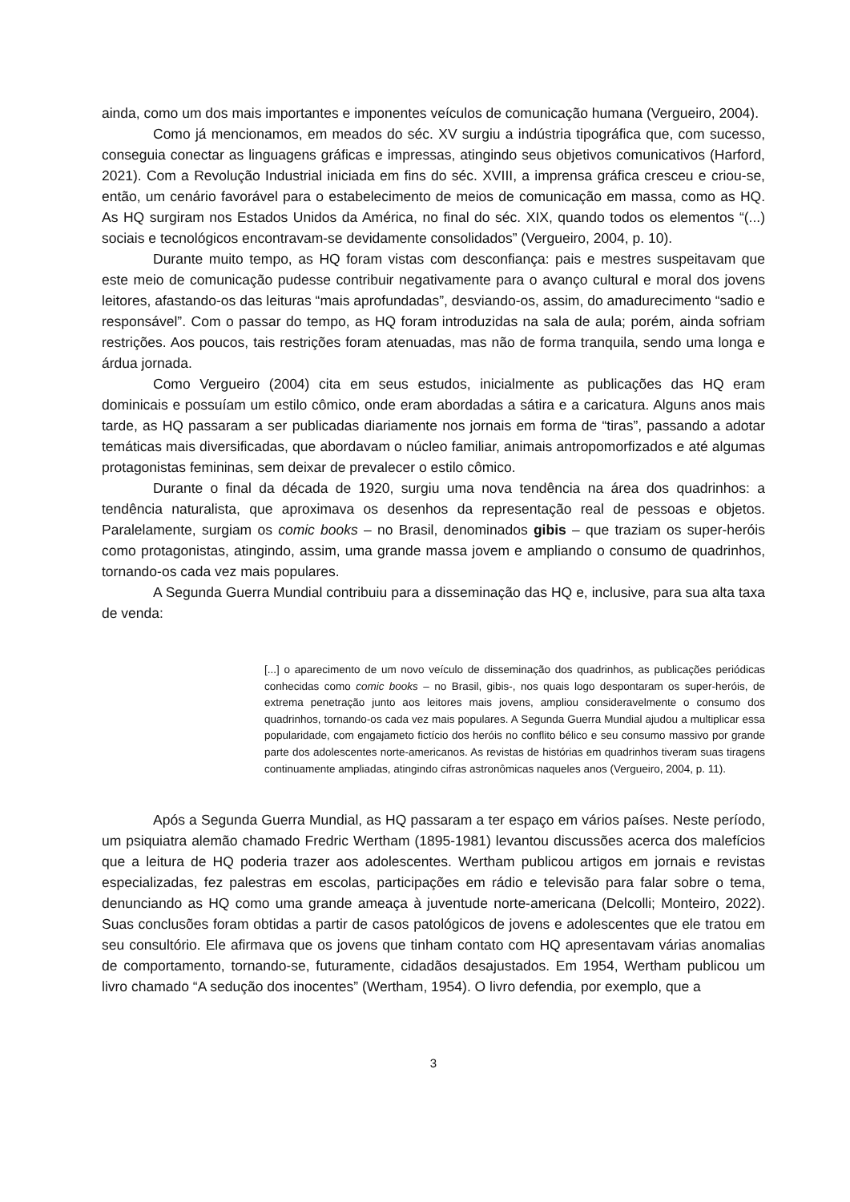ainda, como um dos mais importantes e imponentes veículos de comunicação humana (Vergueiro, 2004).
Como já mencionamos, em meados do séc. XV surgiu a indústria tipográfica que, com sucesso, conseguia conectar as linguagens gráficas e impressas, atingindo seus objetivos comunicativos (Harford, 2021). Com a Revolução Industrial iniciada em fins do séc. XVIII, a imprensa gráfica cresceu e criou-se, então, um cenário favorável para o estabelecimento de meios de comunicação em massa, como as HQ. As HQ surgiram nos Estados Unidos da América, no final do séc. XIX, quando todos os elementos “(...) sociais e tecnológicos encontravam-se devidamente consolidados” (Vergueiro, 2004, p. 10).
Durante muito tempo, as HQ foram vistas com desconfiança: pais e mestres suspeitavam que este meio de comunicação pudesse contribuir negativamente para o avanço cultural e moral dos jovens leitores, afastando-os das leituras “mais aprofundadas”, desviando-os, assim, do amadurecimento “sadio e responsável”. Com o passar do tempo, as HQ foram introduzidas na sala de aula; porém, ainda sofriam restrições. Aos poucos, tais restrições foram atenuadas, mas não de forma tranquila, sendo uma longa e árdua jornada.
Como Vergueiro (2004) cita em seus estudos, inicialmente as publicações das HQ eram dominicais e possuíam um estilo cômico, onde eram abordadas a sátira e a caricatura. Alguns anos mais tarde, as HQ passaram a ser publicadas diariamente nos jornais em forma de “tiras”, passando a adotar temáticas mais diversificadas, que abordavam o núcleo familiar, animais antropomorfizados e até algumas protagonistas femininas, sem deixar de prevalecer o estilo cômico.
Durante o final da década de 1920, surgiu uma nova tendência na área dos quadrinhos: a tendência naturalista, que aproximava os desenhos da representação real de pessoas e objetos. Paralelamente, surgiam os comic books – no Brasil, denominados gibis – que traziam os super-heróis como protagonistas, atingindo, assim, uma grande massa jovem e ampliando o consumo de quadrinhos, tornando-os cada vez mais populares.
A Segunda Guerra Mundial contribuiu para a disseminação das HQ e, inclusive, para sua alta taxa de venda:
[...] o aparecimento de um novo veículo de disseminação dos quadrinhos, as publicações periódicas conhecidas como comic books – no Brasil, gibis-, nos quais logo despontaram os super-heróis, de extrema penetração junto aos leitores mais jovens, ampliou consideravelmente o consumo dos quadrinhos, tornando-os cada vez mais populares. A Segunda Guerra Mundial ajudou a multiplicar essa popularidade, com engajameto fictício dos heróis no conflito bélico e seu consumo massivo por grande parte dos adolescentes norte-americanos. As revistas de histórias em quadrinhos tiveram suas tiragens continuamente ampliadas, atingindo cifras astronômicas naqueles anos (Vergueiro, 2004, p. 11).
Após a Segunda Guerra Mundial, as HQ passaram a ter espaço em vários países. Neste período, um psiquiatra alemão chamado Fredric Wertham (1895-1981) levantou discussões acerca dos malefícios que a leitura de HQ poderia trazer aos adolescentes. Wertham publicou artigos em jornais e revistas especializadas, fez palestras em escolas, participações em rádio e televisão para falar sobre o tema, denunciando as HQ como uma grande ameaça à juventude norte-americana (Delcolli; Monteiro, 2022). Suas conclusões foram obtidas a partir de casos patológicos de jovens e adolescentes que ele tratou em seu consultório. Ele afirmava que os jovens que tinham contato com HQ apresentavam várias anomalias de comportamento, tornando-se, futuramente, cidadãos desajustados. Em 1954, Wertham publicou um livro chamado “A sedução dos inocentes” (Wertham, 1954). O livro defendia, por exemplo, que a
3